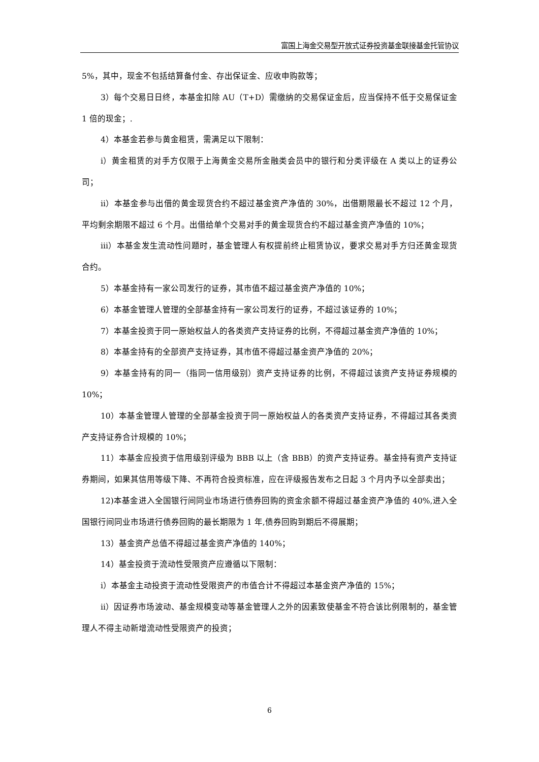富国上海金交易型开放式证券投资基金联接基金托管协议
5%，其中，现金不包括结算备付金、存出保证金、应收申购款等；
3）每个交易日日终，本基金扣除 AU（T+D）需缴纳的交易保证金后，应当保持不低于交易保证金 1 倍的现金；.
4）本基金若参与黄金租赁，需满足以下限制：
i）黄金租赁的对手方仅限于上海黄金交易所金融类会员中的银行和分类评级在 A 类以上的证券公司；
ii）本基金参与出借的黄金现货合约不超过基金资产净值的 30%，出借期限最长不超过 12 个月，平均剩余期限不超过 6 个月。出借给单个交易对手的黄金现货合约不超过基金资产净值的 10%；
iii）本基金发生流动性问题时，基金管理人有权提前终止租赁协议，要求交易对手方归还黄金现货合约。
5）本基金持有一家公司发行的证券，其市值不超过基金资产净值的 10%；
6）本基金管理人管理的全部基金持有一家公司发行的证券，不超过该证券的 10%；
7）本基金投资于同一原始权益人的各类资产支持证券的比例，不得超过基金资产净值的 10%；
8）本基金持有的全部资产支持证券，其市值不得超过基金资产净值的 20%；
9）本基金持有的同一（指同一信用级别）资产支持证券的比例，不得超过该资产支持证券规模的 10%；
10）本基金管理人管理的全部基金投资于同一原始权益人的各类资产支持证券，不得超过其各类资产支持证券合计规模的 10%；
11）本基金应投资于信用级别评级为 BBB 以上（含 BBB）的资产支持证券。基金持有资产支持证券期间，如果其信用等级下降、不再符合投资标准，应在评级报告发布之日起 3 个月内予以全部卖出；
12)本基金进入全国银行间同业市场进行债券回购的资金余额不得超过基金资产净值的 40%,进入全国银行间同业市场进行债券回购的最长期限为 1 年,债券回购到期后不得展期；
13）基金资产总值不得超过基金资产净值的 140%；
14）基金投资于流动性受限资产应遵循以下限制：
i）本基金主动投资于流动性受限资产的市值合计不得超过本基金资产净值的 15%；
ii）因证券市场波动、基金规模变动等基金管理人之外的因素致使基金不符合该比例限制的，基金管理人不得主动新增流动性受限资产的投资；
6